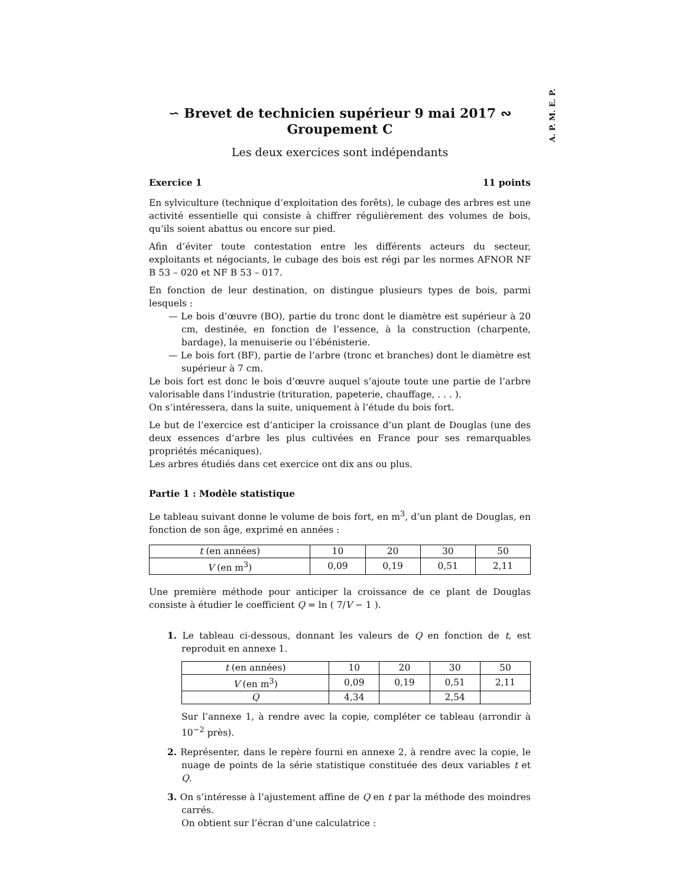A. P. M. E. P.
∽ Brevet de technicien supérieur 9 mai 2017 ∾
Groupement C
Les deux exercices sont indépendants
Exercice 1 11 points
En sylviculture (technique d’exploitation des forêts), le cubage des arbres est une activité essentielle qui consiste à chiffrer régulièrement des volumes de bois, qu’ils soient abattus ou encore sur pied.
Afin d’éviter toute contestation entre les différents acteurs du secteur, exploitants et négociants, le cubage des bois est régi par les normes AFNOR NF B 53 – 020 et NF B 53 – 017.
En fonction de leur destination, on distingue plusieurs types de bois, parmi lesquels :
— Le bois d’œuvre (BO), partie du tronc dont le diamètre est supérieur à 20 cm, destinée, en fonction de l’essence, à la construction (charpente, bardage), la menuiserie ou l’ébénisterie.
— Le bois fort (BF), partie de l’arbre (tronc et branches) dont le diamètre est supérieur à 7 cm.
Le bois fort est donc le bois d’œuvre auquel s’ajoute toute une partie de l’arbre valorisable dans l’industrie (trituration, papeterie, chauffage, . . . ).
On s’intéressera, dans la suite, uniquement à l’étude du bois fort.
Le but de l’exercice est d’anticiper la croissance d’un plant de Douglas (une des deux essences d’arbre les plus cultivées en France pour ses remarquables propriétés mécaniques).
Les arbres étudiés dans cet exercice ont dix ans ou plus.
Partie 1 : Modèle statistique
Le tableau suivant donne le volume de bois fort, en m<sup>3</sup>, d’un plant de Douglas, en fonction de son âge, exprimé en années :
| t (en années) | 10 | 20 | 30 | 50 |
| V (en m<sup>3</sup>) | 0,09 | 0,19 | 0,51 | 2,11 |
Une première méthode pour anticiper la croissance de ce plant de Douglas consiste à étudier le coefficient Q = ln ( 7/V − 1 ).
1. Le tableau ci-dessous, donnant les valeurs de Q en fonction de t, est reproduit en annexe 1.
| t (en années) | 10 | 20 | 30 | 50 |
| V (en m<sup>3</sup>) | 0,09 | 0,19 | 0,51 | 2,11 |
| Q | 4,34 | | 2,54 | |
Sur l’annexe 1, à rendre avec la copie, compléter ce tableau (arrondir à 10<sup>−2</sup> près).
2. Représenter, dans le repère fourni en annexe 2, à rendre avec la copie, le nuage de points de la série statistique constituée des deux variables t et Q.
3. On s’intéresse à l’ajustement affine de Q en t par la méthode des moindres carrés.
On obtient sur l’écran d’une calculatrice :